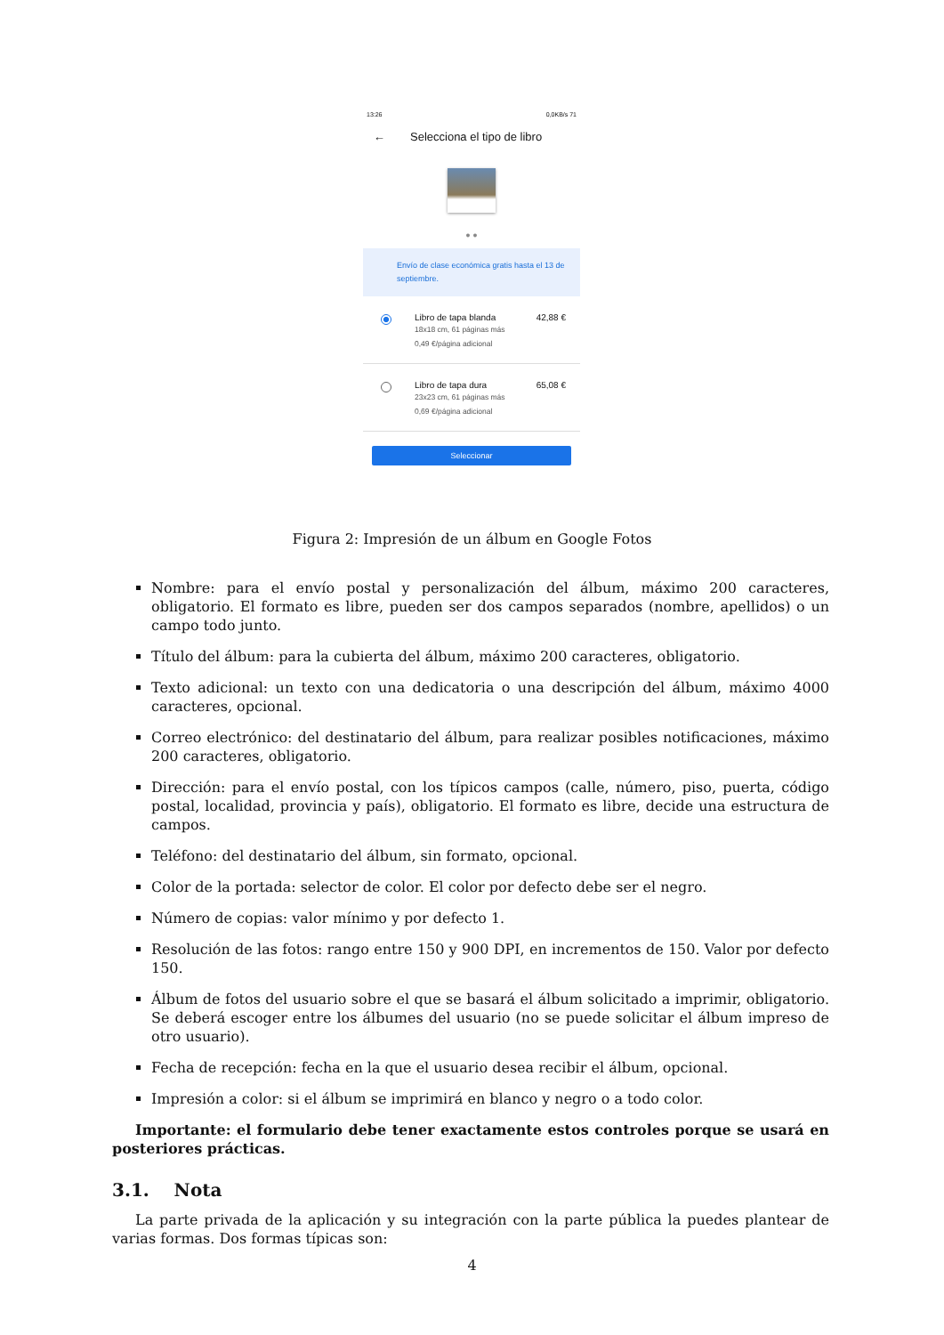13:26 0,0KB/s 71
← Selecciona el tipo de libro
● ●
Envío de clase económica gratis hasta el 13 de septiembre.
Libro de tapa blanda
18x18 cm, 61 páginas más
0,49 €/página adicional
42,88 €
Libro de tapa dura
23x23 cm, 61 páginas más
0,69 €/página adicional
65,08 €
Seleccionar
Figura 2: Impresión de un álbum en Google Fotos
Nombre: para el envío postal y personalización del álbum, máximo 200 caracteres, obligatorio. El formato es libre, pueden ser dos campos separados (nombre, apellidos) o un campo todo junto.
Título del álbum: para la cubierta del álbum, máximo 200 caracteres, obligatorio.
Texto adicional: un texto con una dedicatoria o una descripción del álbum, máximo 4000 caracteres, opcional.
Correo electrónico: del destinatario del álbum, para realizar posibles notificaciones, máximo 200 caracteres, obligatorio.
Dirección: para el envío postal, con los típicos campos (calle, número, piso, puerta, código postal, localidad, provincia y país), obligatorio. El formato es libre, decide una estructura de campos.
Teléfono: del destinatario del álbum, sin formato, opcional.
Color de la portada: selector de color. El color por defecto debe ser el negro.
Número de copias: valor mínimo y por defecto 1.
Resolución de las fotos: rango entre 150 y 900 DPI, en incrementos de 150. Valor por defecto 150.
Álbum de fotos del usuario sobre el que se basará el álbum solicitado a imprimir, obligatorio. Se deberá escoger entre los álbumes del usuario (no se puede solicitar el álbum impreso de otro usuario).
Fecha de recepción: fecha en la que el usuario desea recibir el álbum, opcional.
Impresión a color: si el álbum se imprimirá en blanco y negro o a todo color.
Importante: el formulario debe tener exactamente estos controles porque se usará en posteriores prácticas.
3.1. Nota
La parte privada de la aplicación y su integración con la parte pública la puedes plantear de varias formas. Dos formas típicas son:
4